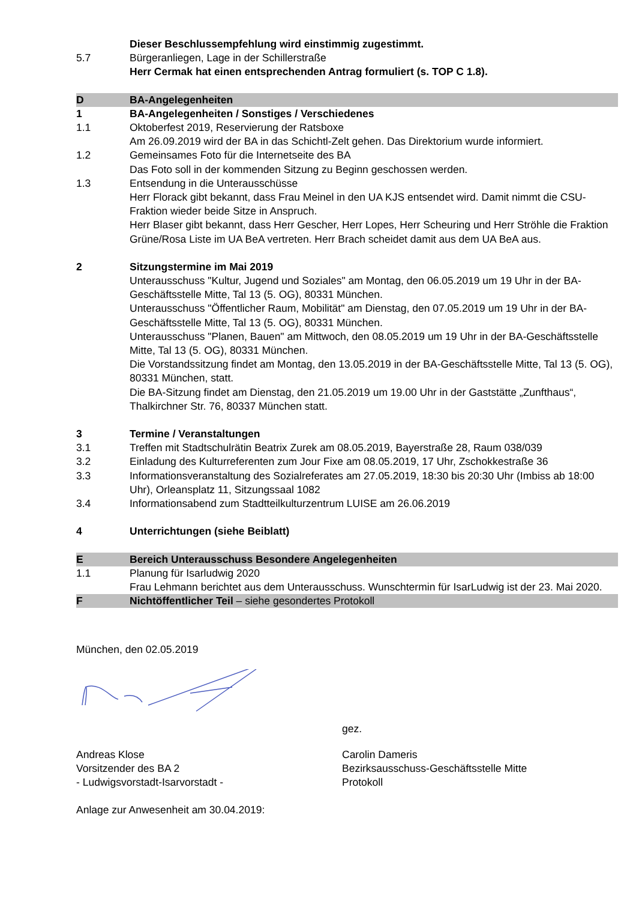Dieser Beschlussempfehlung wird einstimmig zugestimmt.
5.7 Bürgeranliegen, Lage in der Schillerstraße
Herr Cermak hat einen entsprechenden Antrag formuliert (s. TOP C 1.8).
D BA-Angelegenheiten
1 BA-Angelegenheiten / Sonstiges / Verschiedenes
1.1 Oktoberfest 2019, Reservierung der Ratsboxe
Am 26.09.2019 wird der BA in das Schichtl-Zelt gehen. Das Direktorium wurde informiert.
1.2 Gemeinsames Foto für die Internetseite des BA
Das Foto soll in der kommenden Sitzung zu Beginn geschossen werden.
1.3 Entsendung in die Unterausschüsse
Herr Florack gibt bekannt, dass Frau Meinel in den UA KJS entsendet wird. Damit nimmt die CSU-Fraktion wieder beide Sitze in Anspruch.
Herr Blaser gibt bekannt, dass Herr Gescher, Herr Lopes, Herr Scheuring und Herr Ströhle die Fraktion Grüne/Rosa Liste im UA BeA vertreten. Herr Brach scheidet damit aus dem UA BeA aus.
2 Sitzungstermine im Mai 2019
Unterausschuss "Kultur, Jugend und Soziales" am Montag, den 06.05.2019 um 19 Uhr in der BA-Geschäftsstelle Mitte, Tal 13 (5. OG), 80331 München.
Unterausschuss "Öffentlicher Raum, Mobilität" am Dienstag, den 07.05.2019 um 19 Uhr in der BA-Geschäftsstelle Mitte, Tal 13 (5. OG), 80331 München.
Unterausschuss "Planen, Bauen" am Mittwoch, den 08.05.2019 um 19 Uhr in der BA-Geschäftsstelle Mitte, Tal 13 (5. OG), 80331 München.
Die Vorstandssitzung findet am Montag, den 13.05.2019 in der BA-Geschäftsstelle Mitte, Tal 13 (5. OG), 80331 München, statt.
Die BA-Sitzung findet am Dienstag, den 21.05.2019 um 19.00 Uhr in der Gaststätte „Zunfthaus“, Thalkirchner Str. 76, 80337 München statt.
3 Termine / Veranstaltungen
3.1 Treffen mit Stadtschulrätin Beatrix Zurek am 08.05.2019, Bayerstraße 28, Raum 038/039
3.2 Einladung des Kulturreferenten zum Jour Fixe am 08.05.2019, 17 Uhr, Zschokkestraße 36
3.3 Informationsveranstaltung des Sozialreferates am 27.05.2019, 18:30 bis 20:30 Uhr (Imbiss ab 18:00 Uhr), Orleansplatz 11, Sitzungssaal 1082
3.4 Informationsabend zum Stadtteilkulturzentrum LUISE am 26.06.2019
4 Unterrichtungen (siehe Beiblatt)
E Bereich Unterausschuss Besondere Angelegenheiten
1.1 Planung für Isarludwig 2020
Frau Lehmann berichtet aus dem Unterausschuss. Wunschtermin für IsarLudwig ist der 23. Mai 2020.
F Nichtöffentlicher Teil – siehe gesondertes Protokoll
München, den 02.05.2019
gez.
Andreas Klose
Vorsitzender des BA 2
- Ludwigsvorstadt-Isarvorstadt -
Carolin Dameris
Bezirksausschuss-Geschäftsstelle Mitte
Protokoll
Anlage zur Anwesenheit am 30.04.2019: